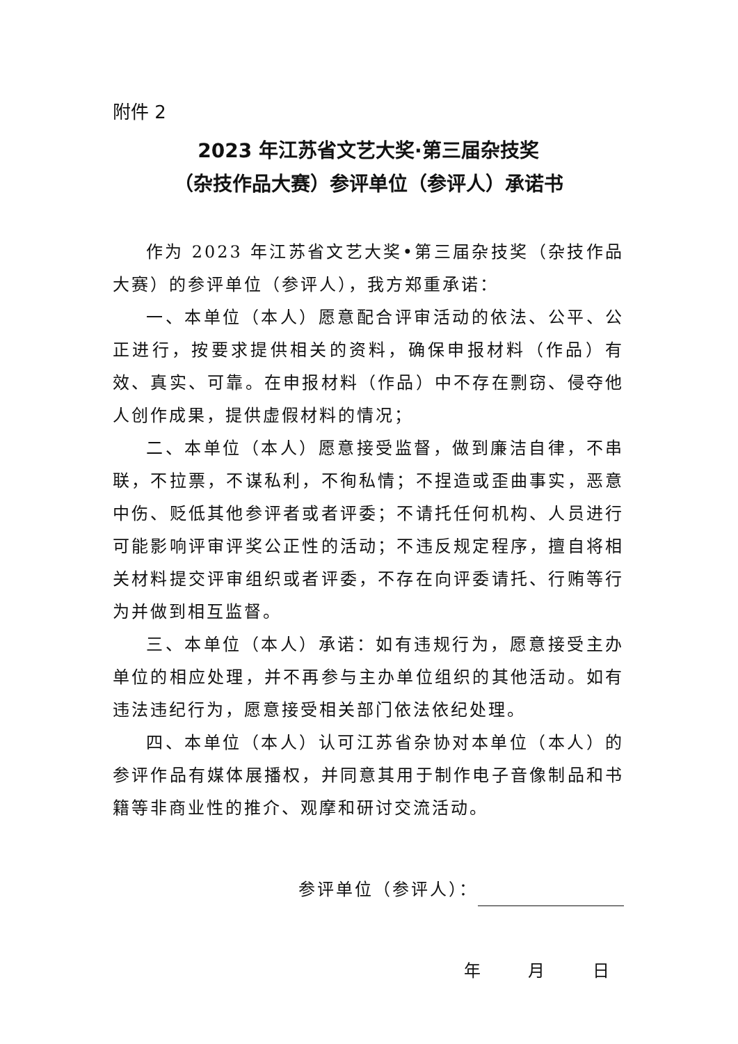附件 2
2023 年江苏省文艺大奖·第三届杂技奖
（杂技作品大赛）参评单位（参评人）承诺书
作为 2023 年江苏省文艺大奖•第三届杂技奖（杂技作品大赛）的参评单位（参评人），我方郑重承诺：
一、本单位（本人）愿意配合评审活动的依法、公平、公正进行，按要求提供相关的资料，确保申报材料（作品）有效、真实、可靠。在申报材料（作品）中不存在剽窃、侵夺他人创作成果，提供虚假材料的情况；
二、本单位（本人）愿意接受监督，做到廉洁自律，不串联，不拉票，不谋私利，不徇私情；不捏造或歪曲事实，恶意中伤、贬低其他参评者或者评委；不请托任何机构、人员进行可能影响评审评奖公正性的活动；不违反规定程序，擅自将相关材料提交评审组织或者评委，不存在向评委请托、行贿等行为并做到相互监督。
三、本单位（本人）承诺：如有违规行为，愿意接受主办单位的相应处理，并不再参与主办单位组织的其他活动。如有违法违纪行为，愿意接受相关部门依法依纪处理。
四、本单位（本人）认可江苏省杂协对本单位（本人）的参评作品有媒体展播权，并同意其用于制作电子音像制品和书籍等非商业性的推介、观摩和研讨交流活动。
参评单位（参评人）：
年 月 日